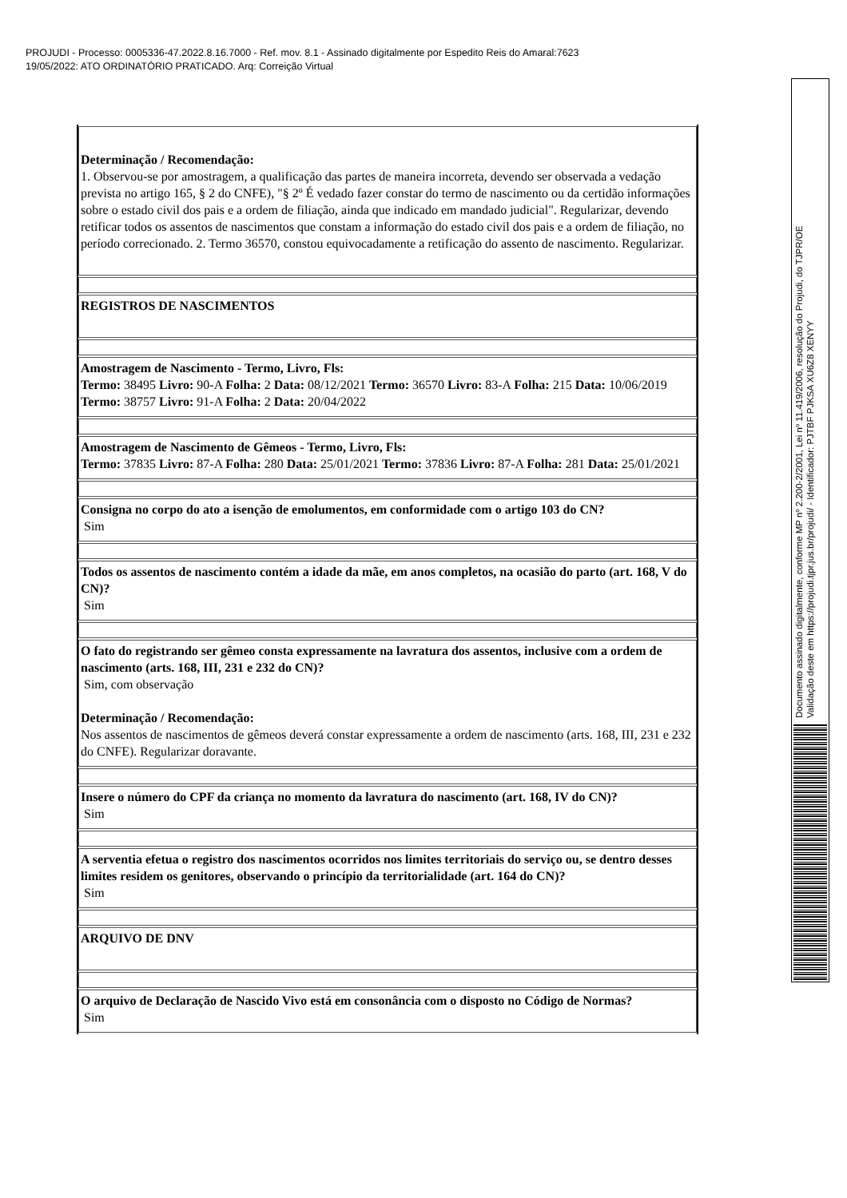PROJUDI - Processo: 0005336-47.2022.8.16.7000 - Ref. mov. 8.1 - Assinado digitalmente por Espedito Reis do Amaral:7623
19/05/2022: ATO ORDINATÓRIO PRATICADO. Arq: Correição Virtual
Documento assinado digitalmente, conforme MP nº 2.200-2/2001, Lei nº 11.419/2006, resolução do Projudi, do TJPR/OE
Validação deste em https://projudi.tjpr.jus.br/projudi/ - Identificador: PJTBF PJKSA XU6Z8 XENYY
| Determinação / Recomendação: 1. Observou-se por amostragem, a qualificação das partes de maneira incorreta, devendo ser observada a vedação prevista no artigo 165, § 2 do CNFE), "§ 2º É vedado fazer constar do termo de nascimento ou da certidão informações sobre o estado civil dos pais e a ordem de filiação, ainda que indicado em mandado judicial". Regularizar, devendo retificar todos os assentos de nascimentos que constam a informação do estado civil dos pais e a ordem de filiação, no período correcionado. 2. Termo 36570, constou equivocadamente a retificação do assento de nascimento. Regularizar. |
| REGISTROS DE NASCIMENTOS |
| Amostragem de Nascimento - Termo, Livro, Fls: Termo: 38495 Livro: 90-A Folha: 2 Data: 08/12/2021 Termo: 36570 Livro: 83-A Folha: 215 Data: 10/06/2019 Termo: 38757 Livro: 91-A Folha: 2 Data: 20/04/2022 |
| Amostragem de Nascimento de Gêmeos - Termo, Livro, Fls: Termo: 37835 Livro: 87-A Folha: 280 Data: 25/01/2021 Termo: 37836 Livro: 87-A Folha: 281 Data: 25/01/2021 |
| Consigna no corpo do ato a isenção de emolumentos, em conformidade com o artigo 103 do CN? Sim |
| Todos os assentos de nascimento contém a idade da mãe, em anos completos, na ocasião do parto (art. 168, V do CN)? Sim |
| O fato do registrando ser gêmeo consta expressamente na lavratura dos assentos, inclusive com a ordem de nascimento (arts. 168, III, 231 e 232 do CN)? Sim, com observação Determinação / Recomendação: Nos assentos de nascimentos de gêmeos deverá constar expressamente a ordem de nascimento (arts. 168, III, 231 e 232 do CNFE). Regularizar doravante. |
| Insere o número do CPF da criança no momento da lavratura do nascimento (art. 168, IV do CN)? Sim |
| A serventia efetua o registro dos nascimentos ocorridos nos limites territoriais do serviço ou, se dentro desses limites residem os genitores, observando o princípio da territorialidade (art. 164 do CN)? Sim |
| ARQUIVO DE DNV |
| O arquivo de Declaração de Nascido Vivo está em consonância com o disposto no Código de Normas? Sim |